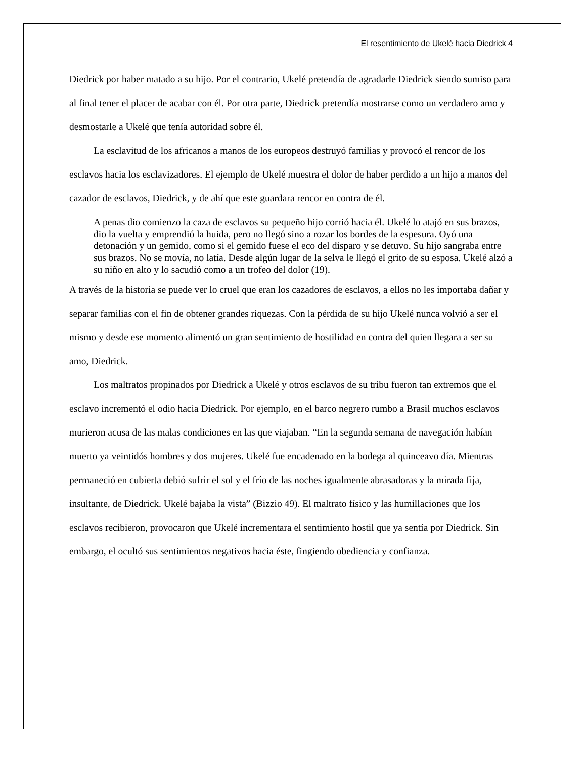El resentimiento de Ukelé hacia Diedrick 4
Diedrick por haber matado a su hijo. Por el contrario, Ukelé pretendía de agradarle Diedrick siendo sumiso para al final tener el placer de acabar con él. Por otra parte, Diedrick pretendía mostrarse como un verdadero amo y desmostarle a Ukelé que tenía autoridad sobre él.
La esclavitud de los africanos a manos de los europeos destruyó familias y provocó el rencor de los esclavos hacia los esclavizadores. El ejemplo de Ukelé muestra el dolor de haber perdido a un hijo a manos del cazador de esclavos, Diedrick, y de ahí que este guardara rencor en contra de él.
A penas dio comienzo la caza de esclavos su pequeño hijo corrió hacia él. Ukelé lo atajó en sus brazos, dio la vuelta y emprendió la huida, pero no llegó sino a rozar los bordes de la espesura. Oyó una detonación y un gemido, como si el gemido fuese el eco del disparo y se detuvo. Su hijo sangraba entre sus brazos. No se movía, no latía. Desde algún lugar de la selva le llegó el grito de su esposa. Ukelé alzó a su niño en alto y lo sacudió como a un trofeo del dolor (19).
A través de la historia se puede ver lo cruel que eran los cazadores de esclavos, a ellos no les importaba dañar y separar familias con el fin de obtener grandes riquezas. Con la pérdida de su hijo Ukelé nunca volvió a ser el mismo y desde ese momento alimentó un gran sentimiento de hostilidad en contra del quien llegara a ser su amo, Diedrick.
Los maltratos propinados por Diedrick a Ukelé y otros esclavos de su tribu fueron tan extremos que el esclavo incrementó el odio hacia Diedrick. Por ejemplo, en el barco negrero rumbo a Brasil muchos esclavos murieron acusa de las malas condiciones en las que viajaban. “En la segunda semana de navegación habían muerto ya veintidós hombres y dos mujeres. Ukelé fue encadenado en la bodega al quinceavo día. Mientras permaneció en cubierta debió sufrir el sol y el frío de las noches igualmente abrasadoras y la mirada fija, insultante, de Diedrick. Ukelé bajaba la vista” (Bizzio 49). El maltrato físico y las humillaciones que los esclavos recibieron, provocaron que Ukelé incrementara el sentimiento hostil que ya sentía por Diedrick. Sin embargo, el ocultó sus sentimientos negativos hacia éste, fingiendo obediencia y confianza.